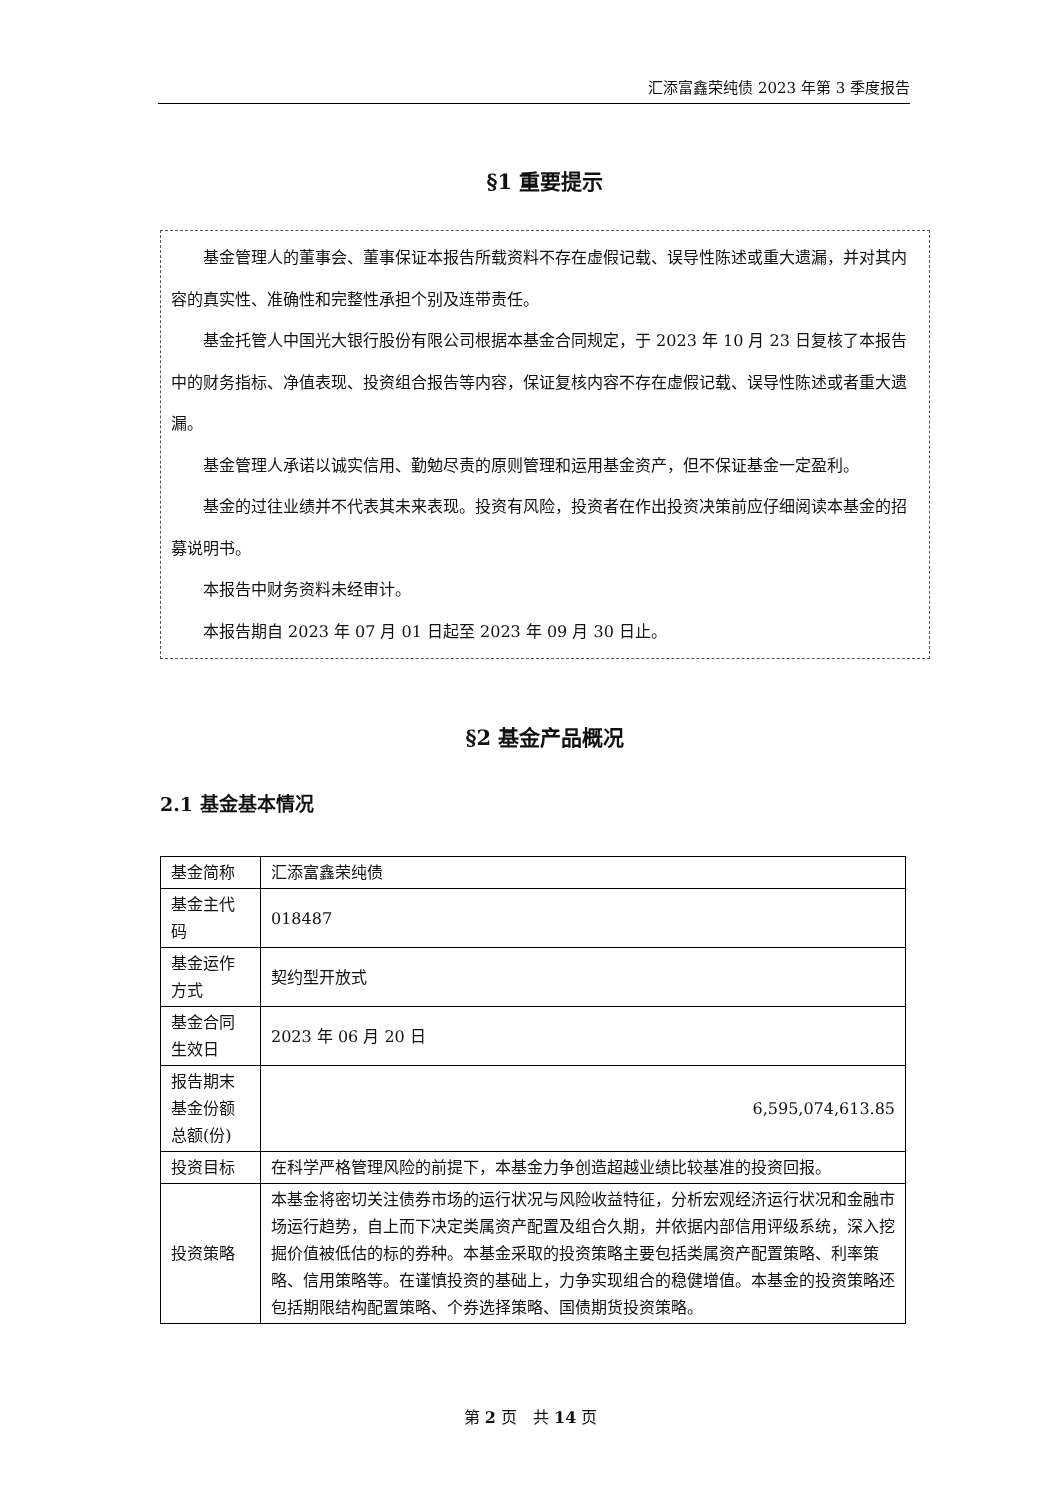汇添富鑫荣纯债 2023 年第 3 季度报告
§1 重要提示
基金管理人的董事会、董事保证本报告所载资料不存在虚假记载、误导性陈述或重大遗漏，并对其内容的真实性、准确性和完整性承担个别及连带责任。
基金托管人中国光大银行股份有限公司根据本基金合同规定，于 2023 年 10 月 23 日复核了本报告中的财务指标、净值表现、投资组合报告等内容，保证复核内容不存在虚假记载、误导性陈述或者重大遗漏。
基金管理人承诺以诚实信用、勤勉尽责的原则管理和运用基金资产，但不保证基金一定盈利。
基金的过往业绩并不代表其未来表现。投资有风险，投资者在作出投资决策前应仔细阅读本基金的招募说明书。
本报告中财务资料未经审计。
本报告期自 2023 年 07 月 01 日起至 2023 年 09 月 30 日止。
§2 基金产品概况
2.1 基金基本情况
| 基金简称 | 汇添富鑫荣纯债 |
| 基金主代码 | 018487 |
| 基金运作方式 | 契约型开放式 |
| 基金合同生效日 | 2023 年 06 月 20 日 |
| 报告期末基金份额总额(份) | 6,595,074,613.85 |
| 投资目标 | 在科学严格管理风险的前提下，本基金力争创造超越业绩比较基准的投资回报。 |
| 投资策略 | 本基金将密切关注债券市场的运行状况与风险收益特征，分析宏观经济运行状况和金融市场运行趋势，自上而下决定类属资产配置及组合久期，并依据内部信用评级系统，深入挖掘价值被低估的标的券种。本基金采取的投资策略主要包括类属资产配置策略、利率策略、信用策略等。在谨慎投资的基础上，力争实现组合的稳健增值。本基金的投资策略还包括期限结构配置策略、个券选择策略、国债期货投资策略。 |
第 2 页　共 14 页